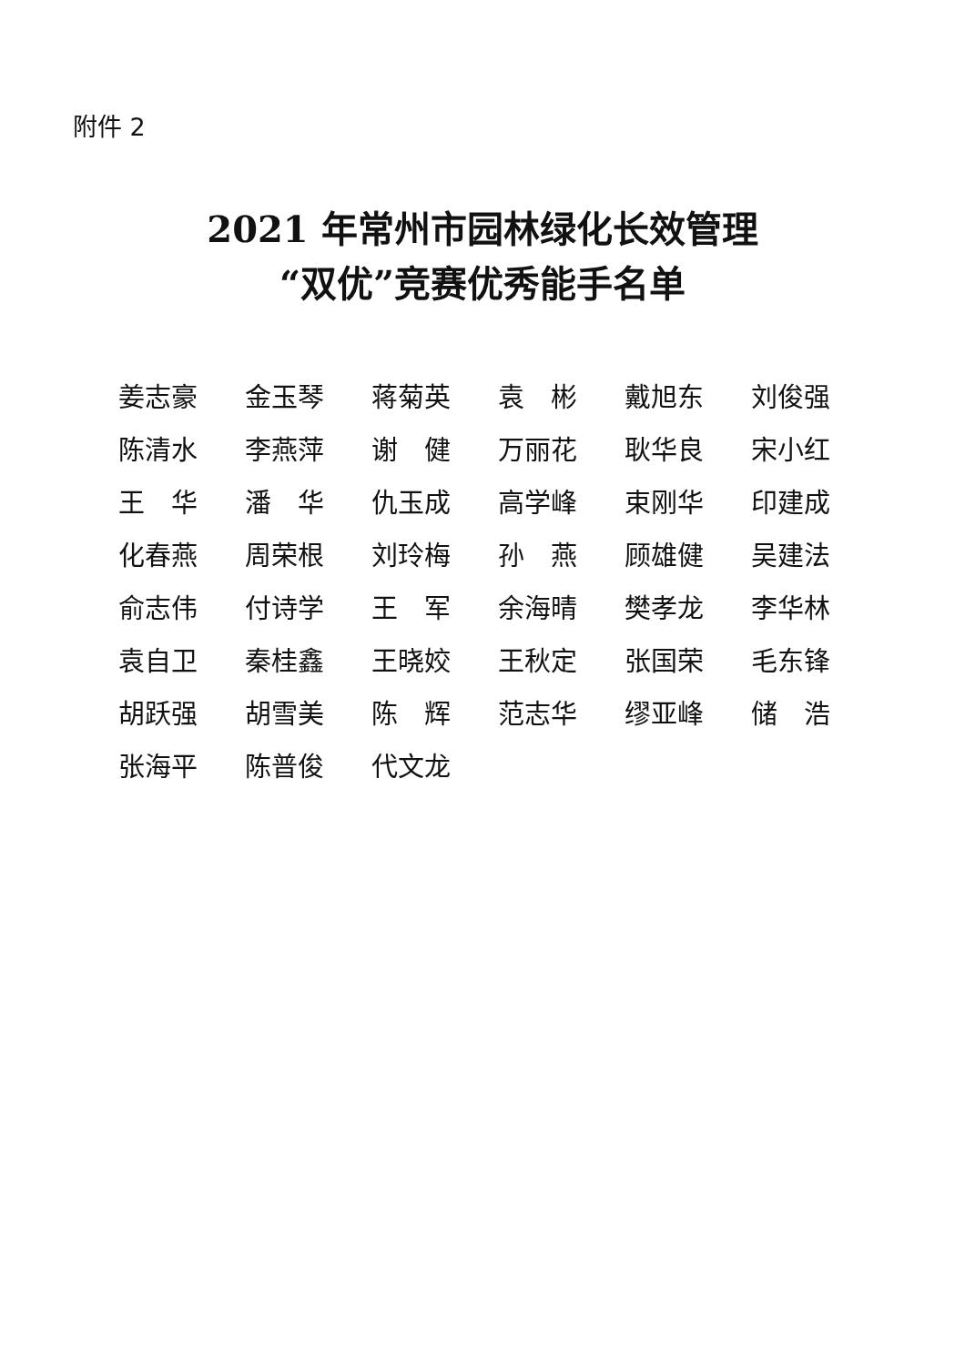附件 2
2021 年常州市园林绿化长效管理
“双优”竞赛优秀能手名单
| 姜志豪 | 金玉琴 | 蒋菊英 | 袁 彬 | 戴旭东 | 刘俊强 |
| 陈清水 | 李燕萍 | 谢 健 | 万丽花 | 耿华良 | 宋小红 |
| 王 华 | 潘 华 | 仇玉成 | 高学峰 | 束刚华 | 印建成 |
| 化春燕 | 周荣根 | 刘玲梅 | 孙 燕 | 顾雄健 | 吴建法 |
| 俞志伟 | 付诗学 | 王 军 | 余海晴 | 樊孝龙 | 李华林 |
| 袁自卫 | 秦桂鑫 | 王晓姣 | 王秋定 | 张国荣 | 毛东锋 |
| 胡跃强 | 胡雪美 | 陈 辉 | 范志华 | 缪亚峰 | 储 浩 |
| 张海平 | 陈普俊 | 代文龙 | | | |